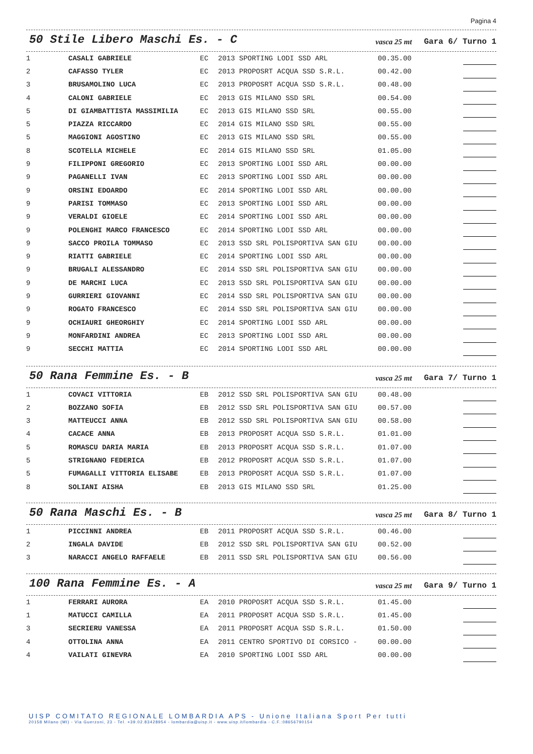Pagina 4
50 Stile Libero Maschi Es. - C
vasca 25 mt Gara 6/ Turno 1
| 1 | CASALI GABRIELE | EC | 2013 SPORTING LODI SSD ARL | 00.35.00 | |
| 2 | CAFASSO TYLER | EC | 2013 PROPOSRT ACQUA SSD S.R.L. | 00.42.00 | |
| 3 | BRUSAMOLINO LUCA | EC | 2013 PROPOSRT ACQUA SSD S.R.L. | 00.48.00 | |
| 4 | CALONI GABRIELE | EC | 2013 GIS MILANO SSD SRL | 00.54.00 | |
| 5 | DI GIAMBATTISTA MASSIMILIA | EC | 2013 GIS MILANO SSD SRL | 00.55.00 | |
| 5 | PIAZZA RICCARDO | EC | 2014 GIS MILANO SSD SRL | 00.55.00 | |
| 5 | MAGGIONI AGOSTINO | EC | 2013 GIS MILANO SSD SRL | 00.55.00 | |
| 8 | SCOTELLA MICHELE | EC | 2014 GIS MILANO SSD SRL | 01.05.00 | |
| 9 | FILIPPONI GREGORIO | EC | 2013 SPORTING LODI SSD ARL | 00.00.00 | |
| 9 | PAGANELLI IVAN | EC | 2013 SPORTING LODI SSD ARL | 00.00.00 | |
| 9 | ORSINI EDOARDO | EC | 2014 SPORTING LODI SSD ARL | 00.00.00 | |
| 9 | PARISI TOMMASO | EC | 2013 SPORTING LODI SSD ARL | 00.00.00 | |
| 9 | VERALDI GIOELE | EC | 2014 SPORTING LODI SSD ARL | 00.00.00 | |
| 9 | POLENGHI MARCO FRANCESCO | EC | 2014 SPORTING LODI SSD ARL | 00.00.00 | |
| 9 | SACCO PROILA TOMMASO | EC | 2013 SSD SRL POLISPORTIVA SAN GIU | 00.00.00 | |
| 9 | RIATTI GABRIELE | EC | 2014 SPORTING LODI SSD ARL | 00.00.00 | |
| 9 | BRUGALI ALESSANDRO | EC | 2014 SSD SRL POLISPORTIVA SAN GIU | 00.00.00 | |
| 9 | DE MARCHI LUCA | EC | 2013 SSD SRL POLISPORTIVA SAN GIU | 00.00.00 | |
| 9 | GURRIERI GIOVANNI | EC | 2014 SSD SRL POLISPORTIVA SAN GIU | 00.00.00 | |
| 9 | ROGATO FRANCESCO | EC | 2014 SSD SRL POLISPORTIVA SAN GIU | 00.00.00 | |
| 9 | OCHIAURI GHEORGHIY | EC | 2014 SPORTING LODI SSD ARL | 00.00.00 | |
| 9 | MONFARDINI ANDREA | EC | 2013 SPORTING LODI SSD ARL | 00.00.00 | |
| 9 | SECCHI MATTIA | EC | 2014 SPORTING LODI SSD ARL | 00.00.00 | |
50 Rana Femmine Es. - B
vasca 25 mt Gara 7/ Turno 1
| 1 | COVACI VITTORIA | EB | 2012 SSD SRL POLISPORTIVA SAN GIU | 00.48.00 | |
| 2 | BOZZANO SOFIA | EB | 2012 SSD SRL POLISPORTIVA SAN GIU | 00.57.00 | |
| 3 | MATTEUCCI ANNA | EB | 2012 SSD SRL POLISPORTIVA SAN GIU | 00.58.00 | |
| 4 | CACACE ANNA | EB | 2013 PROPOSRT ACQUA SSD S.R.L. | 01.01.00 | |
| 5 | ROMASCU DARIA MARIA | EB | 2013 PROPOSRT ACQUA SSD S.R.L. | 01.07.00 | |
| 5 | STRIGNANO FEDERICA | EB | 2012 PROPOSRT ACQUA SSD S.R.L. | 01.07.00 | |
| 5 | FUMAGALLI VITTORIA ELISABE | EB | 2013 PROPOSRT ACQUA SSD S.R.L. | 01.07.00 | |
| 8 | SOLIANI AISHA | EB | 2013 GIS MILANO SSD SRL | 01.25.00 | |
50 Rana Maschi Es. - B
vasca 25 mt Gara 8/ Turno 1
| 1 | PICCINNI ANDREA | EB | 2011 PROPOSRT ACQUA SSD S.R.L. | 00.46.00 | |
| 2 | INGALA DAVIDE | EB | 2012 SSD SRL POLISPORTIVA SAN GIU | 00.52.00 | |
| 3 | NARACCI ANGELO RAFFAELE | EB | 2011 SSD SRL POLISPORTIVA SAN GIU | 00.56.00 | |
100 Rana Femmine Es. - A
vasca 25 mt Gara 9/ Turno 1
| 1 | FERRARI AURORA | EA | 2010 PROPOSRT ACQUA SSD S.R.L. | 01.45.00 | |
| 1 | MATUCCI CAMILLA | EA | 2011 PROPOSRT ACQUA SSD S.R.L. | 01.45.00 | |
| 3 | SECRIERU VANESSA | EA | 2011 PROPOSRT ACQUA SSD S.R.L. | 01.50.00 | |
| 4 | OTTOLINA ANNA | EA | 2011 CENTRO SPORTIVO DI CORSICO - | 00.00.00 | |
| 4 | VAILATI GINEVRA | EA | 2010 SPORTING LODI SSD ARL | 00.00.00 | |
UISP COMITATO REGIONALE LOMBARDIA APS - Unione Italiana Sport Per tutti
20158 Milano (MI) - Via Guerzoni, 23 - Tel. +39.02.83428954 - lombardia@uisp.it - www.uisp.it/lombardia - C.F.:08656790154